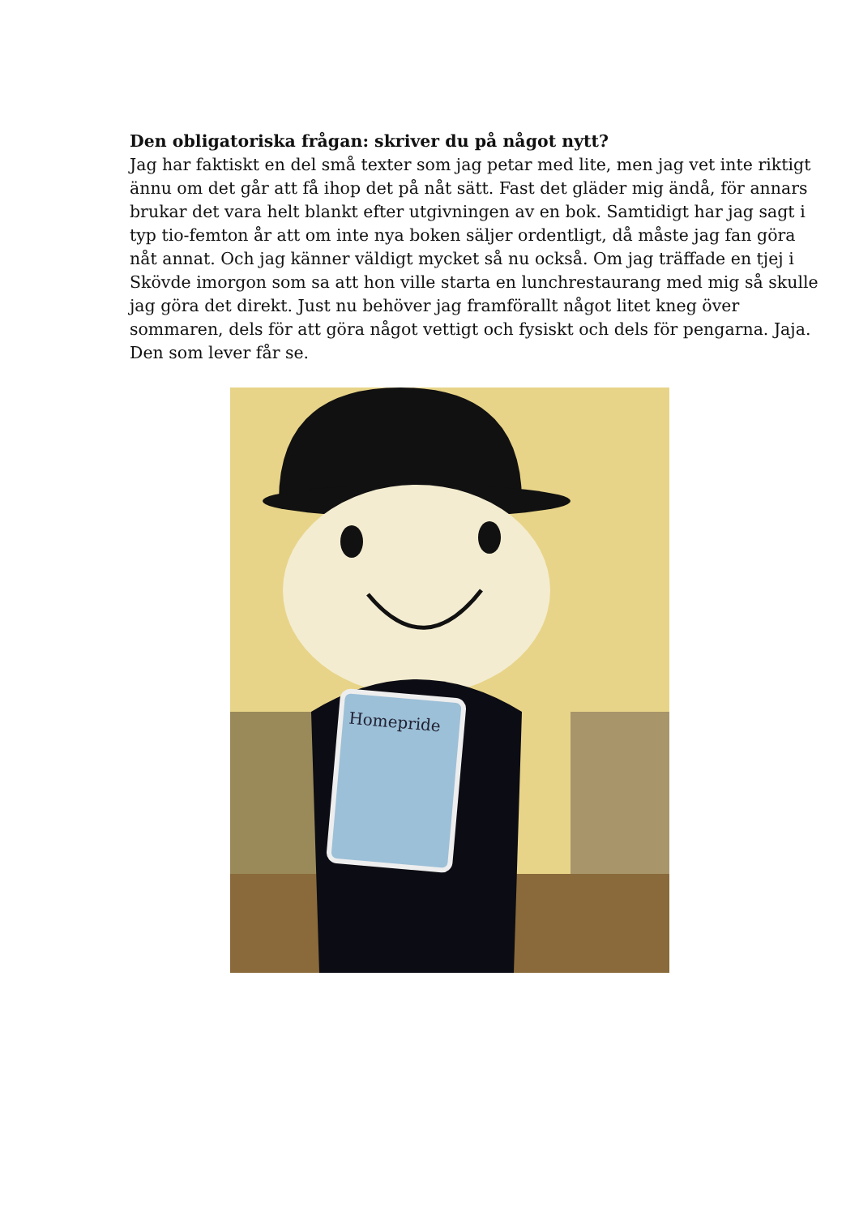Den obligatoriska frågan: skriver du på något nytt?
Jag har faktiskt en del små texter som jag petar med lite, men jag vet inte riktigt ännu om det går att få ihop det på nåt sätt. Fast det gläder mig ändå, för annars brukar det vara helt blankt efter utgivningen av en bok. Samtidigt har jag sagt i typ tio-femton år att om inte nya boken säljer ordentligt, då måste jag fan göra nåt annat. Och jag känner väldigt mycket så nu också. Om jag träffade en tjej i Skövde imorgon som sa att hon ville starta en lunchrestaurang med mig så skulle jag göra det direkt. Just nu behöver jag framförallt något litet kneg över sommaren, dels för att göra något vettigt och fysiskt och dels för pengarna. Jaja. Den som lever får se.
Homepride